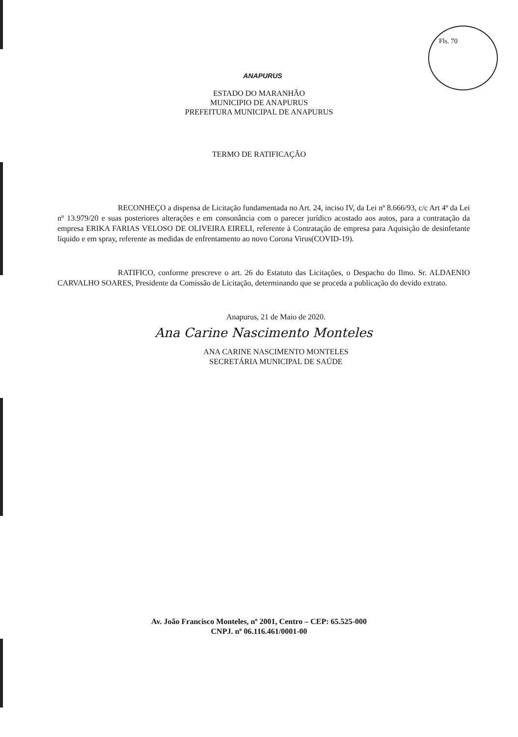Fls. 70
ANAPURUS
ESTADO DO MARANHÃO
MUNICIPIO DE ANAPURUS
PREFEITURA MUNICIPAL DE ANAPURUS
TERMO DE RATIFICAÇÃO
RECONHEÇO a dispensa de Licitação fundamentada no Art. 24, inciso IV, da Lei nº 8.666/93, c/c Art 4º da Lei nº 13.979/20 e suas posteriores alterações e em consonância com o parecer jurídico acostado aos autos, para a contratação da empresa ERIKA FARIAS VELOSO DE OLIVEIRA EIRELI, referente à Contratação de empresa para Aquisição de desinfetante líquido e em spray, referente as medidas de enfrentamento ao novo Corona Virus(COVID-19).
RATIFICO, conforme prescreve o art. 26 do Estatuto das Licitações, o Despacho do Ilmo. Sr. ALDAENIO CARVALHO SOARES, Presidente da Comissão de Licitação, determinando que se proceda a publicação do devido extrato.
Anapurus, 21 de Maio de 2020.
Ana Carine Nascimento Monteles
ANA CARINE NASCIMENTO MONTELES
SECRETÁRIA MUNICIPAL DE SAÚDE
Av. João Francisco Monteles, nº 2001, Centro – CEP: 65.525-000
CNPJ. nº 06.116.461/0001-00